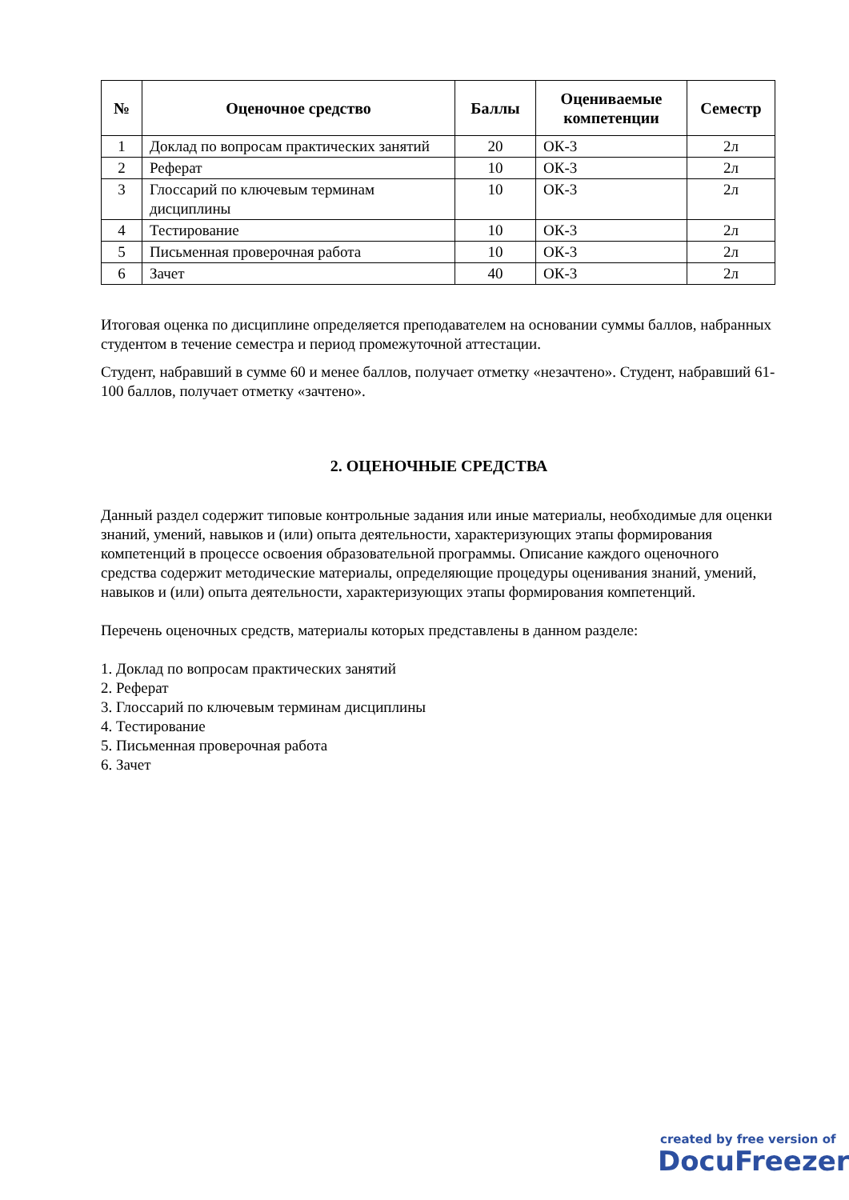| № | Оценочное средство | Баллы | Оцениваемые компетенции | Семестр |
| --- | --- | --- | --- | --- |
| 1 | Доклад по вопросам практических занятий | 20 | ОК-3 | 2л |
| 2 | Реферат | 10 | ОК-3 | 2л |
| 3 | Глоссарий по ключевым терминам дисциплины | 10 | ОК-3 | 2л |
| 4 | Тестирование | 10 | ОК-3 | 2л |
| 5 | Письменная проверочная работа | 10 | ОК-3 | 2л |
| 6 | Зачет | 40 | ОК-3 | 2л |
Итоговая оценка по дисциплине определяется преподавателем на основании суммы баллов, набранных студентом в течение семестра и период промежуточной аттестации.
Студент, набравший в сумме 60 и менее баллов, получает отметку «незачтено». Студент, набравший 61-100 баллов, получает отметку «зачтено».
2. ОЦЕНОЧНЫЕ СРЕДСТВА
Данный раздел содержит типовые контрольные задания или иные материалы, необходимые для оценки знаний, умений, навыков и (или) опыта деятельности, характеризующих этапы формирования компетенций в процессе освоения образовательной программы. Описание каждого оценочного средства содержит методические материалы, определяющие процедуры оценивания знаний, умений, навыков и (или) опыта деятельности, характеризующих этапы формирования компетенций.
Перечень оценочных средств, материалы которых представлены в данном разделе:
1. Доклад по вопросам практических занятий
2. Реферат
3. Глоссарий по ключевым терминам дисциплины
4. Тестирование
5. Письменная проверочная работа
6. Зачет
created by free version of
DocuFreezer